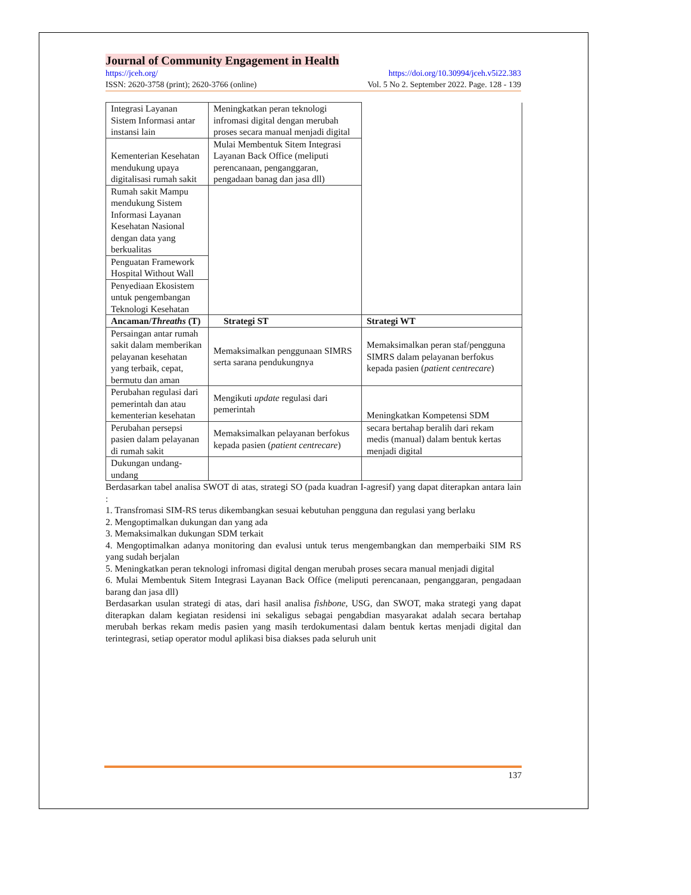Journal of Community Engagement in Health
https://jceh.org/ https://doi.org/10.30994/jceh.v5i22.383
ISSN: 2620-3758 (print); 2620-3766 (online) Vol. 5 No 2. September 2022. Page. 128 - 139
| Integrasi Layanan Sistem Informasi antar instansi lain | Meningkatkan peran teknologi infromasi digital dengan merubah proses secara manual menjadi digital | |
| Kementerian Kesehatan mendukung upaya digitalisasi rumah sakit | Mulai Membentuk Sitem Integrasi Layanan Back Office (meliputi perencanaan, penganggaran, pengadaan banag dan jasa dll) | |
| Rumah sakit Mampu mendukung Sistem Informasi Layanan Kesehatan Nasional dengan data yang berkualitas | | |
| Penguatan Framework Hospital Without Wall | | |
| Penyediaan Ekosistem untuk pengembangan Teknologi Kesehatan | | |
| Ancaman/ Threaths (T) | Strategi ST | Strategi WT |
| Persaingan antar rumah sakit dalam memberikan pelayanan kesehatan yang terbaik, cepat, bermutu dan aman | Memaksimalkan penggunaan SIMRS serta sarana pendukungnya | Memaksimalkan peran staf/pengguna SIMRS dalam pelayanan berfokus kepada pasien ( patient centrecare ) |
| Perubahan regulasi dari pemerintah dan atau kementerian kesehatan | Mengikuti update regulasi dari pemerintah | Meningkatkan Kompetensi SDM |
| Perubahan persepsi pasien dalam pelayanan di rumah sakit | Memaksimalkan pelayanan berfokus kepada pasien ( patient centrecare ) | secara bertahap beralih dari rekam medis (manual) dalam bentuk kertas menjadi digital |
| Dukungan undang-undang | | |
Berdasarkan tabel analisa SWOT di atas, strategi SO (pada kuadran I-agresif) yang dapat diterapkan antara lain :
1. Transfromasi SIM-RS terus dikembangkan sesuai kebutuhan pengguna dan regulasi yang berlaku
2. Mengoptimalkan dukungan dan yang ada
3. Memaksimalkan dukungan SDM terkait
4. Mengoptimalkan adanya monitoring dan evalusi untuk terus mengembangkan dan memperbaiki SIM RS yang sudah berjalan
5. Meningkatkan peran teknologi infromasi digital dengan merubah proses secara manual menjadi digital
6. Mulai Membentuk Sitem Integrasi Layanan Back Office (meliputi perencanaan, penganggaran, pengadaan barang dan jasa dll)
Berdasarkan usulan strategi di atas, dari hasil analisa fishbone, USG, dan SWOT, maka strategi yang dapat diterapkan dalam kegiatan residensi ini sekaligus sebagai pengabdian masyarakat adalah secara bertahap merubah berkas rekam medis pasien yang masih terdokumentasi dalam bentuk kertas menjadi digital dan terintegrasi, setiap operator modul aplikasi bisa diakses pada seluruh unit
137